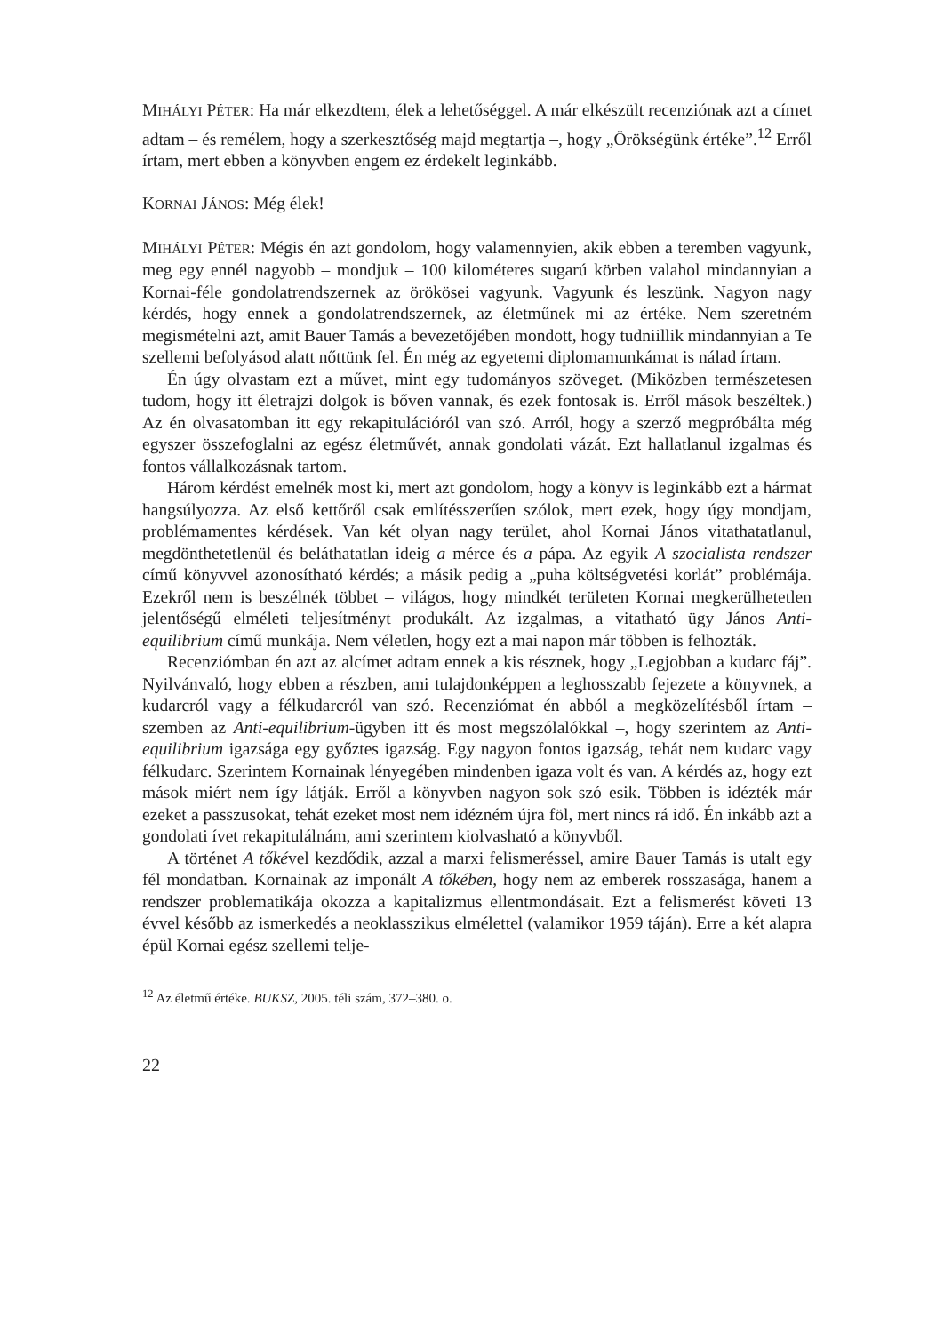MIHÁLYI PÉTER: Ha már elkezdtem, élek a lehetőséggel. A már elkészült recenziónak azt a címet adtam – és remélem, hogy a szerkesztőség majd megtartja –, hogy „Örökségünk értéke”.<sup>12</sup> Erről írtam, mert ebben a könyvben engem ez érdekelt leginkább.
KORNAI JÁNOS: Még élek!
MIHÁLYI PÉTER: Mégis én azt gondolom, hogy valamennyien, akik ebben a teremben vagyunk, meg egy ennél nagyobb – mondjuk – 100 kilométeres sugarú körben valahol mindannyian a Kornai-féle gondolatrendszernek az örökösei vagyunk. Vagyunk és leszünk. Nagyon nagy kérdés, hogy ennek a gondolatrendszernek, az életműnek mi az értéke. Nem szeretném megismételni azt, amit Bauer Tamás a bevezetőjében mondott, hogy tudniillik mindannyian a Te szellemi befolyásod alatt nőttünk fel. Én még az egyetemi diplomamunkámat is nálad írtam.
Én úgy olvastam ezt a művet, mint egy tudományos szöveget. (Miközben természetesen tudom, hogy itt életrajzi dolgok is bőven vannak, és ezek fontosak is. Erről mások beszéltek.) Az én olvasatomban itt egy rekapitulációról van szó. Arról, hogy a szerző megpróbálta még egyszer összefoglalni az egész életművét, annak gondolati vázát. Ezt hallatlanul izgalmas és fontos vállalkozásnak tartom.
Három kérdést emelnék most ki, mert azt gondolom, hogy a könyv is leginkább ezt a hármat hangsúlyozza. Az első kettőről csak említésszerűen szólok, mert ezek, hogy úgy mondjam, problémamentes kérdések. Van két olyan nagy terület, ahol Kornai János vitathatatlanul, megdönthetetlenül és beláthatatlan ideig a mérce és a pápa. Az egyik A szocialista rendszer című könyvvel azonosítható kérdés; a másik pedig a „puha költségvetési korlát” problémája. Ezekről nem is beszélnék többet – világos, hogy mindkét területen Kornai megkerülhetetlen jelentőségű elméleti teljesítményt produkált. Az izgalmas, a vitatható ügy János Anti-equilibrium című munkája. Nem véletlen, hogy ezt a mai napon már többen is felhozták.
Recenziómban én azt az alcímet adtam ennek a kis résznek, hogy „Legjobban a kudarc fáj”. Nyilvánvaló, hogy ebben a részben, ami tulajdonképpen a leghosszabb fejezete a könyvnek, a kudarcról vagy a félkudarcról van szó. Recenziómat én abból a megközelítésből írtam – szemben az Anti-equilibrium-ügyben itt és most megszólalókkal –, hogy szerintem az Anti-equilibrium igazsága egy győztes igazság. Egy nagyon fontos igazság, tehát nem kudarc vagy félkudarc. Szerintem Kornainak lényegében mindenben igaza volt és van. A kérdés az, hogy ezt mások miért nem így látják. Erről a könyvben nagyon sok szó esik. Többen is idézték már ezeket a passzusokat, tehát ezeket most nem idézném újra föl, mert nincs rá idő. Én inkább azt a gondolati ívet rekapitulálnám, ami szerintem kiolvasható a könyvből.
A történet A tőkével kezdődik, azzal a marxi felismeréssel, amire Bauer Tamás is utalt egy fél mondatban. Kornainak az imponált A tőkében, hogy nem az emberek rosszasága, hanem a rendszer problematikája okozza a kapitalizmus ellentmondásait. Ezt a felismerést követi 13 évvel később az ismerkedés a neoklasszikus elmélettel (valamikor 1959 táján). Erre a két alapra épül Kornai egész szellemi telje-
<sup>12</sup> Az életmű értéke. BUKSZ, 2005. téli szám, 372–380. o.
22